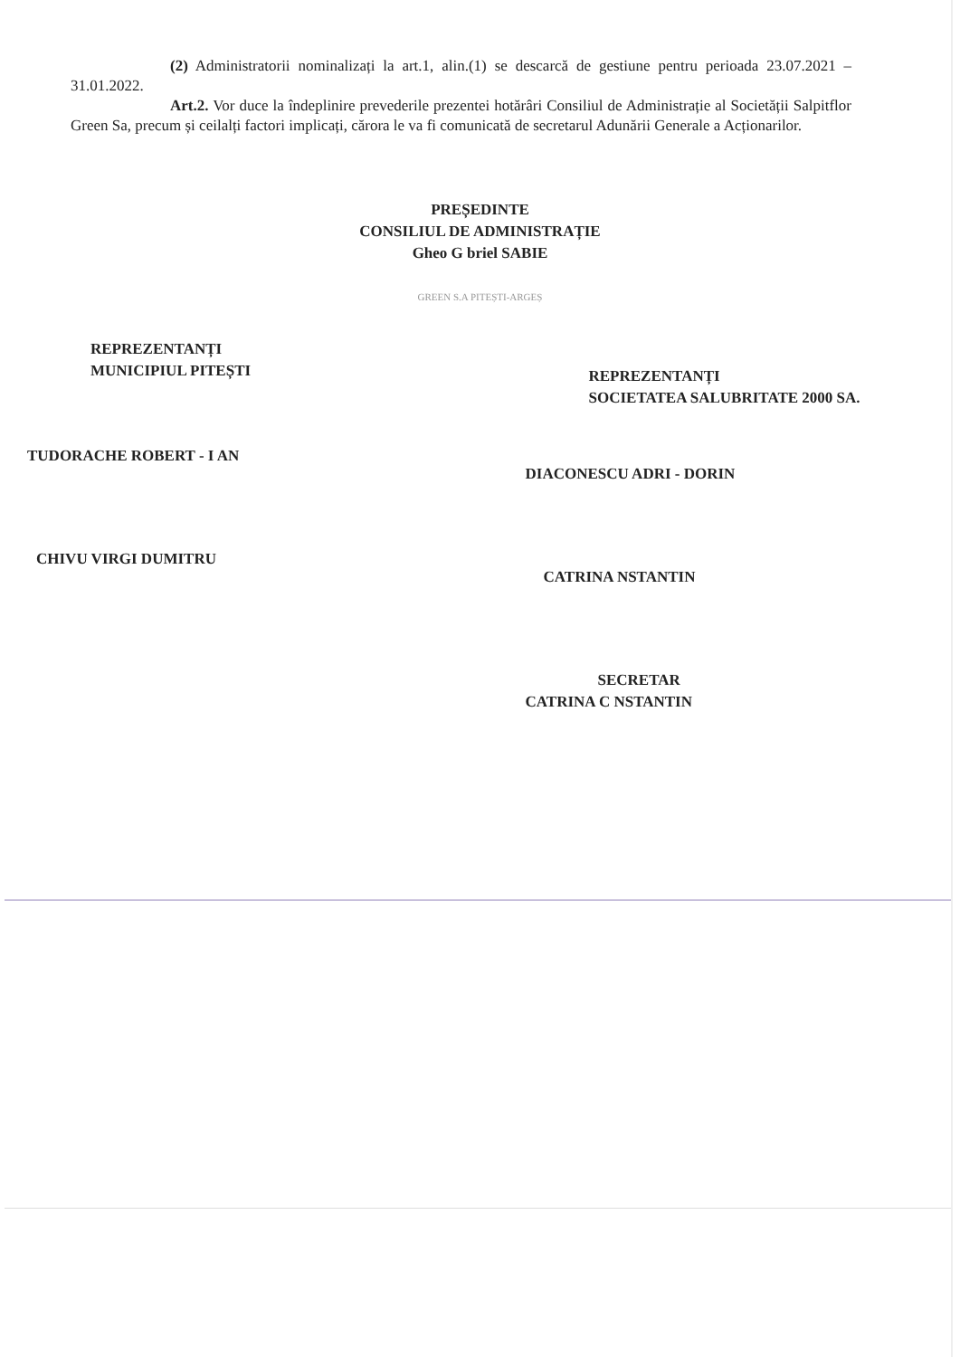(2) Administratorii nominalizați la art.1, alin.(1) se descarcă de gestiune pentru perioada 23.07.2021 – 31.01.2022.
Art.2. Vor duce la îndeplinire prevederile prezentei hotărâri Consiliul de Administrație al Societății Salpitflor Green Sa, precum și ceilalți factori implicați, cărora le va fi comunicată de secretarul Adunării Generale a Acționarilor.
PREȘEDINTE
CONSILIUL DE ADMINISTRAȚIE
Gheo G briel SABIE
GREEN S.A PITEȘTI-ARGEȘ
REPREZENTANȚI
MUNICIPIUL PITEȘTI
TUDORACHE ROBERT - I AN
CHIVU VIRGI DUMITRU
REPREZENTANȚI
SOCIETATEA SALUBRITATE 2000 SA.
DIACONESCU ADRI - DORIN
CATRINA NSTANTIN
SECRETAR
CATRINA C NSTANTIN